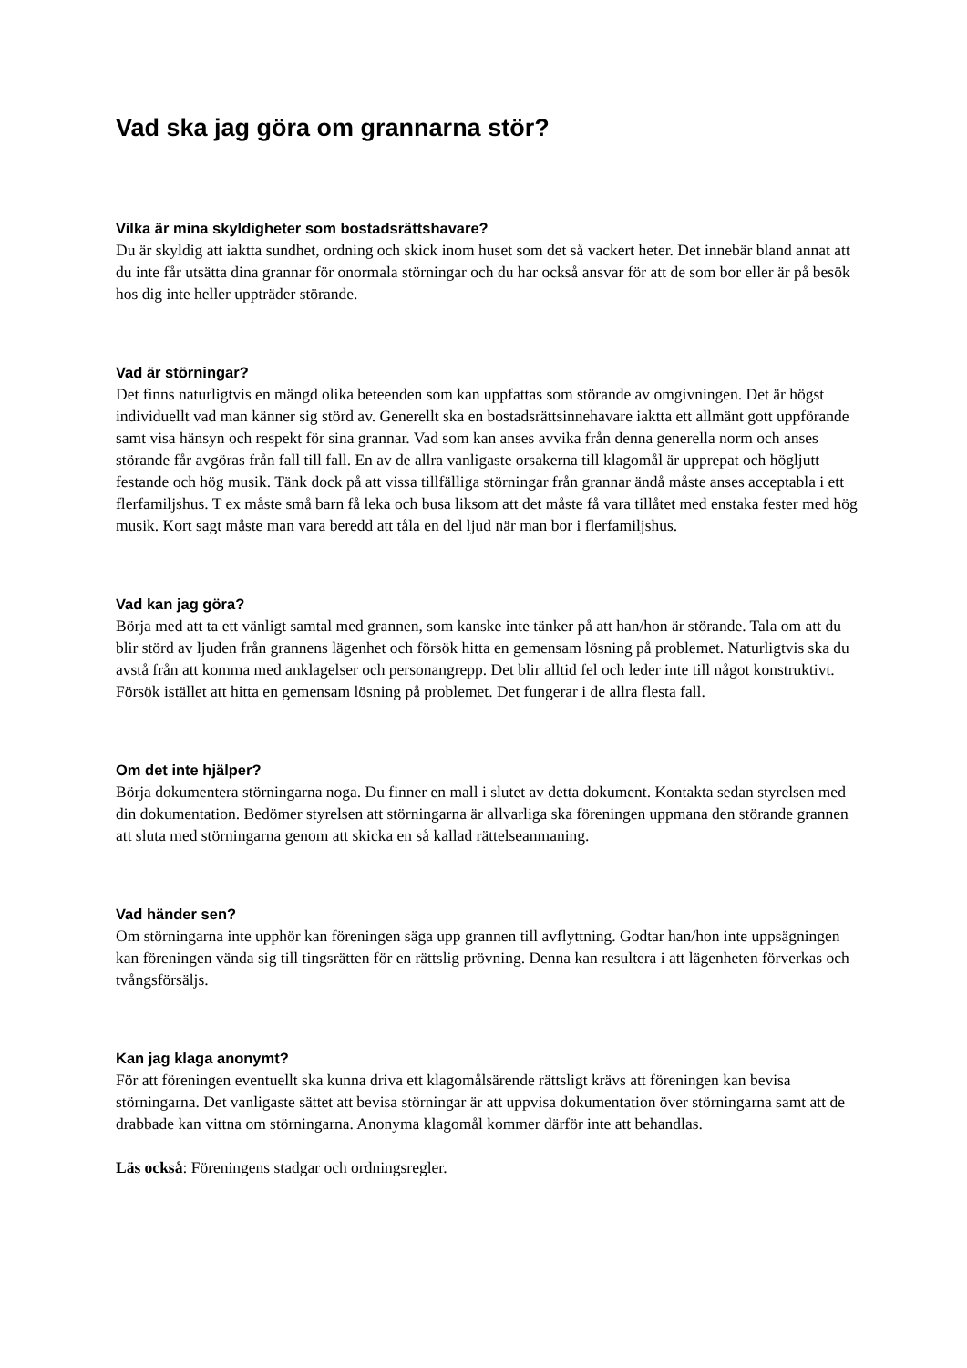Vad ska jag göra om grannarna stör?
Vilka är mina skyldigheter som bostadsrättshavare?
Du är skyldig att iaktta sundhet, ordning och skick inom huset som det så vackert heter. Det innebär bland annat att du inte får utsätta dina grannar för onormala störningar och du har också ansvar för att de som bor eller är på besök hos dig inte heller uppträder störande.
Vad är störningar?
Det finns naturligtvis en mängd olika beteenden som kan uppfattas som störande av omgivningen. Det är högst individuellt vad man känner sig störd av. Generellt ska en bostadsrättsinnehavare iaktta ett allmänt gott uppförande samt visa hänsyn och respekt för sina grannar. Vad som kan anses avvika från denna generella norm och anses störande får avgöras från fall till fall. En av de allra vanligaste orsakerna till klagomål är upprepat och högljutt festande och hög musik. Tänk dock på att vissa tillfälliga störningar från grannar ändå måste anses acceptabla i ett flerfamiljshus. T ex måste små barn få leka och busa liksom att det måste få vara tillåtet med enstaka fester med hög musik. Kort sagt måste man vara beredd att tåla en del ljud när man bor i flerfamiljshus.
Vad kan jag göra?
Börja med att ta ett vänligt samtal med grannen, som kanske inte tänker på att han/hon är störande. Tala om att du blir störd av ljuden från grannens lägenhet och försök hitta en gemensam lösning på problemet. Naturligtvis ska du avstå från att komma med anklagelser och personangrepp. Det blir alltid fel och leder inte till något konstruktivt. Försök istället att hitta en gemensam lösning på problemet. Det fungerar i de allra flesta fall.
Om det inte hjälper?
Börja dokumentera störningarna noga. Du finner en mall i slutet av detta dokument. Kontakta sedan styrelsen med din dokumentation. Bedömer styrelsen att störningarna är allvarliga ska föreningen uppmana den störande grannen att sluta med störningarna genom att skicka en så kallad rättelseanmaning.
Vad händer sen?
Om störningarna inte upphör kan föreningen säga upp grannen till avflyttning. Godtar han/hon inte uppsägningen kan föreningen vända sig till tingsrätten för en rättslig prövning. Denna kan resultera i att lägenheten förverkas och tvångsförsäljs.
Kan jag klaga anonymt?
För att föreningen eventuellt ska kunna driva ett klagomålsärende rättsligt krävs att föreningen kan bevisa störningarna. Det vanligaste sättet att bevisa störningar är att uppvisa dokumentation över störningarna samt att de drabbade kan vittna om störningarna. Anonyma klagomål kommer därför inte att behandlas.
Läs också: Föreningens stadgar och ordningsregler.